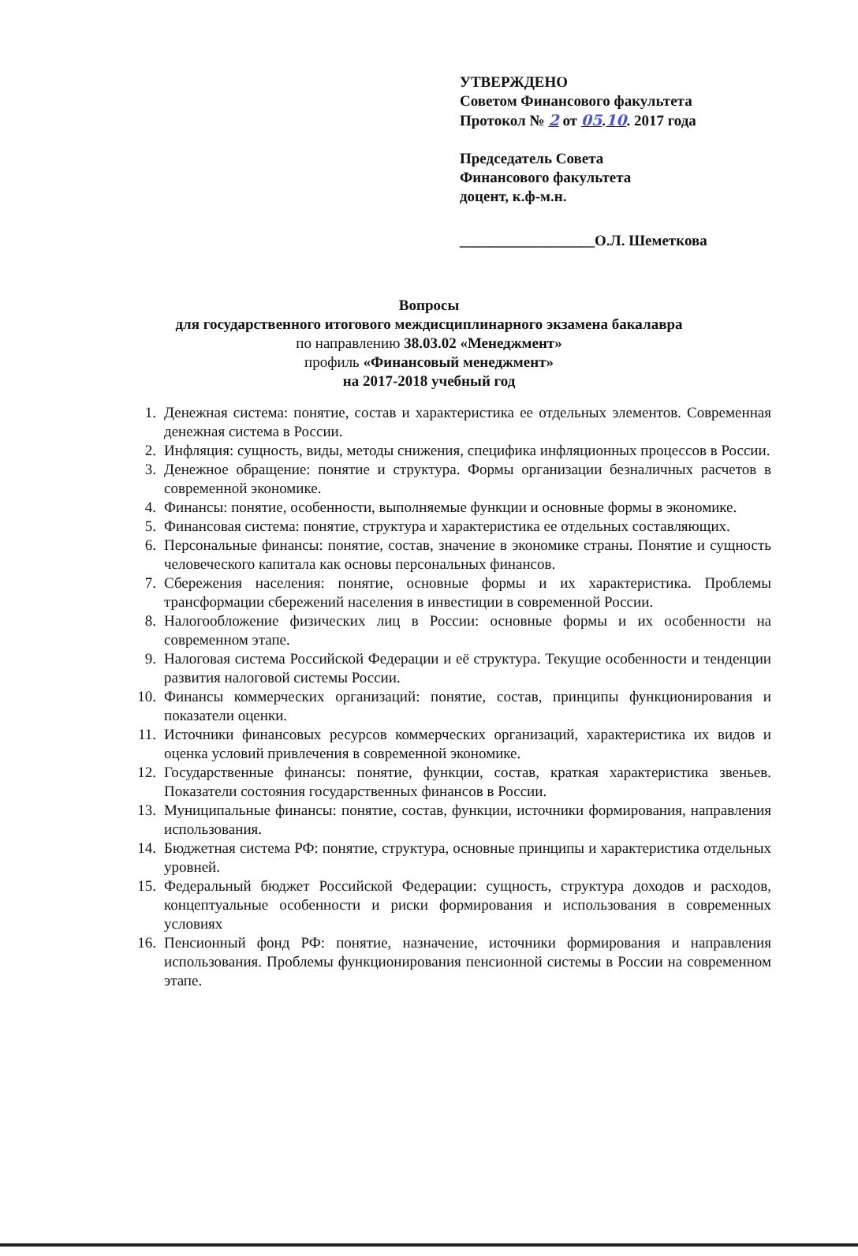УТВЕРЖДЕНО
Советом Финансового факультета
Протокол № 2 от 05.10. 2017 года
Председатель Совета
Финансового факультета
доцент, к.ф-м.н.
__________________О.Л. Шеметкова
Вопросы
для государственного итогового междисциплинарного экзамена бакалавра
по направлению 38.03.02 «Менеджмент»
профиль «Финансовый менеджмент»
на 2017-2018 учебный год
1. Денежная система: понятие, состав и характеристика ее отдельных элементов. Современная денежная система в России.
2. Инфляция: сущность, виды, методы снижения, специфика инфляционных процессов в России.
3. Денежное обращение: понятие и структура. Формы организации безналичных расчетов в современной экономике.
4. Финансы: понятие, особенности, выполняемые функции и основные формы в экономике.
5. Финансовая система: понятие, структура и характеристика ее отдельных составляющих.
6. Персональные финансы: понятие, состав, значение в экономике страны. Понятие и сущность человеческого капитала как основы персональных финансов.
7. Сбережения населения: понятие, основные формы и их характеристика. Проблемы трансформации сбережений населения в инвестиции в современной России.
8. Налогообложение физических лиц в России: основные формы и их особенности на современном этапе.
9. Налоговая система Российской Федерации и её структура. Текущие особенности и тенденции развития налоговой системы России.
10. Финансы коммерческих организаций: понятие, состав, принципы функционирования и показатели оценки.
11. Источники финансовых ресурсов коммерческих организаций, характеристика их видов и оценка условий привлечения в современной экономике.
12. Государственные финансы: понятие, функции, состав, краткая характеристика звеньев. Показатели состояния государственных финансов в России.
13. Муниципальные финансы: понятие, состав, функции, источники формирования, направления использования.
14. Бюджетная система РФ: понятие, структура, основные принципы и характеристика отдельных уровней.
15. Федеральный бюджет Российской Федерации: сущность, структура доходов и расходов, концептуальные особенности и риски формирования и использования в современных условиях
16. Пенсионный фонд РФ: понятие, назначение, источники формирования и направления использования. Проблемы функционирования пенсионной системы в России на современном этапе.